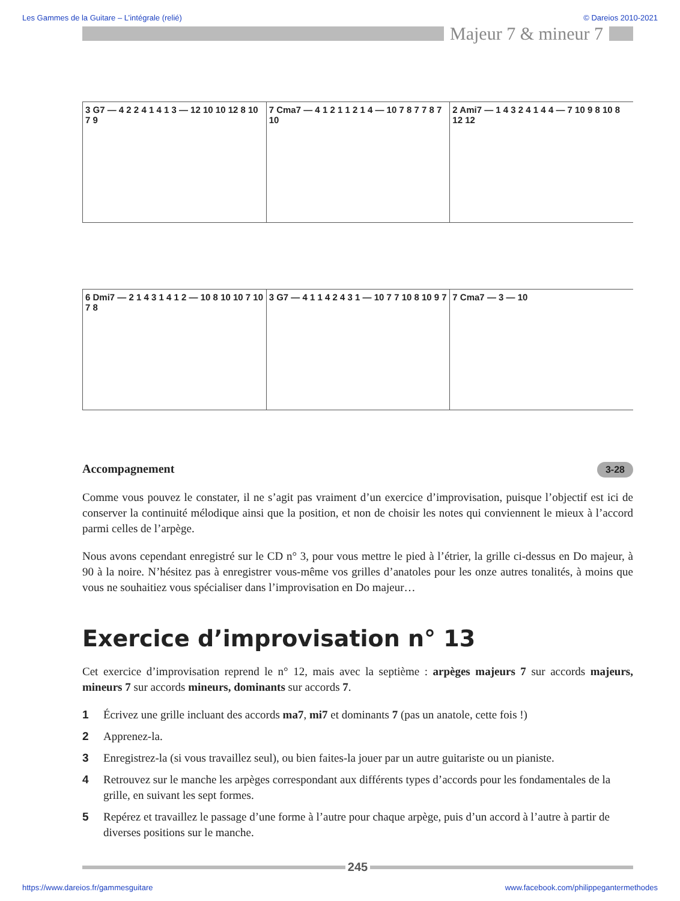Les Gammes de la Guitare – L’intégrale (relié) © Dareios 2010-2021
Majeur 7 & mineur 7
3 G7 — 4 2 2 4 1 4 1 3 — 12 10 10 12 8 10 7 9
7 Cma7 — 4 1 2 1 1 2 1 4 — 10 7 8 7 7 8 7 10
2 Ami7 — 1 4 3 2 4 1 4 4 — 7 10 9 8 10 8 12 12
6 Dmi7 — 2 1 4 3 1 4 1 2 — 10 8 10 10 7 10 7 8
3 G7 — 4 1 1 4 2 4 3 1 — 10 7 7 10 8 10 9 7
7 Cma7 — 3 — 10
Accompagnement 3-28
Comme vous pouvez le constater, il ne s’agit pas vraiment d’un exercice d’improvisation, puisque l’objectif est ici de conserver la continuité mélodique ainsi que la position, et non de choisir les notes qui conviennent le mieux à l’accord parmi celles de l’arpège.
Nous avons cependant enregistré sur le CD n° 3, pour vous mettre le pied à l’étrier, la grille ci-dessus en Do majeur, à 90 à la noire. N’hésitez pas à enregistrer vous-même vos grilles d’anatoles pour les onze autres tonalités, à moins que vous ne souhaitiez vous spécialiser dans l’improvisation en Do majeur…
Exercice d’improvisation n° 13
Cet exercice d’improvisation reprend le n° 12, mais avec la septième : arpèges majeurs 7 sur accords majeurs, mineurs 7 sur accords mineurs, dominants sur accords 7.
1 Écrivez une grille incluant des accords ma7, mi7 et dominants 7 (pas un anatole, cette fois !)
2 Apprenez-la.
3 Enregistrez-la (si vous travaillez seul), ou bien faites-la jouer par un autre guitariste ou un pianiste.
4 Retrouvez sur le manche les arpèges correspondant aux différents types d’accords pour les fondamentales de la grille, en suivant les sept formes.
5 Repérez et travaillez le passage d’une forme à l’autre pour chaque arpège, puis d’un accord à l’autre à partir de diverses positions sur le manche.
245
https://www.dareios.fr/gammesguitare www.facebook.com/philippegantermethodes